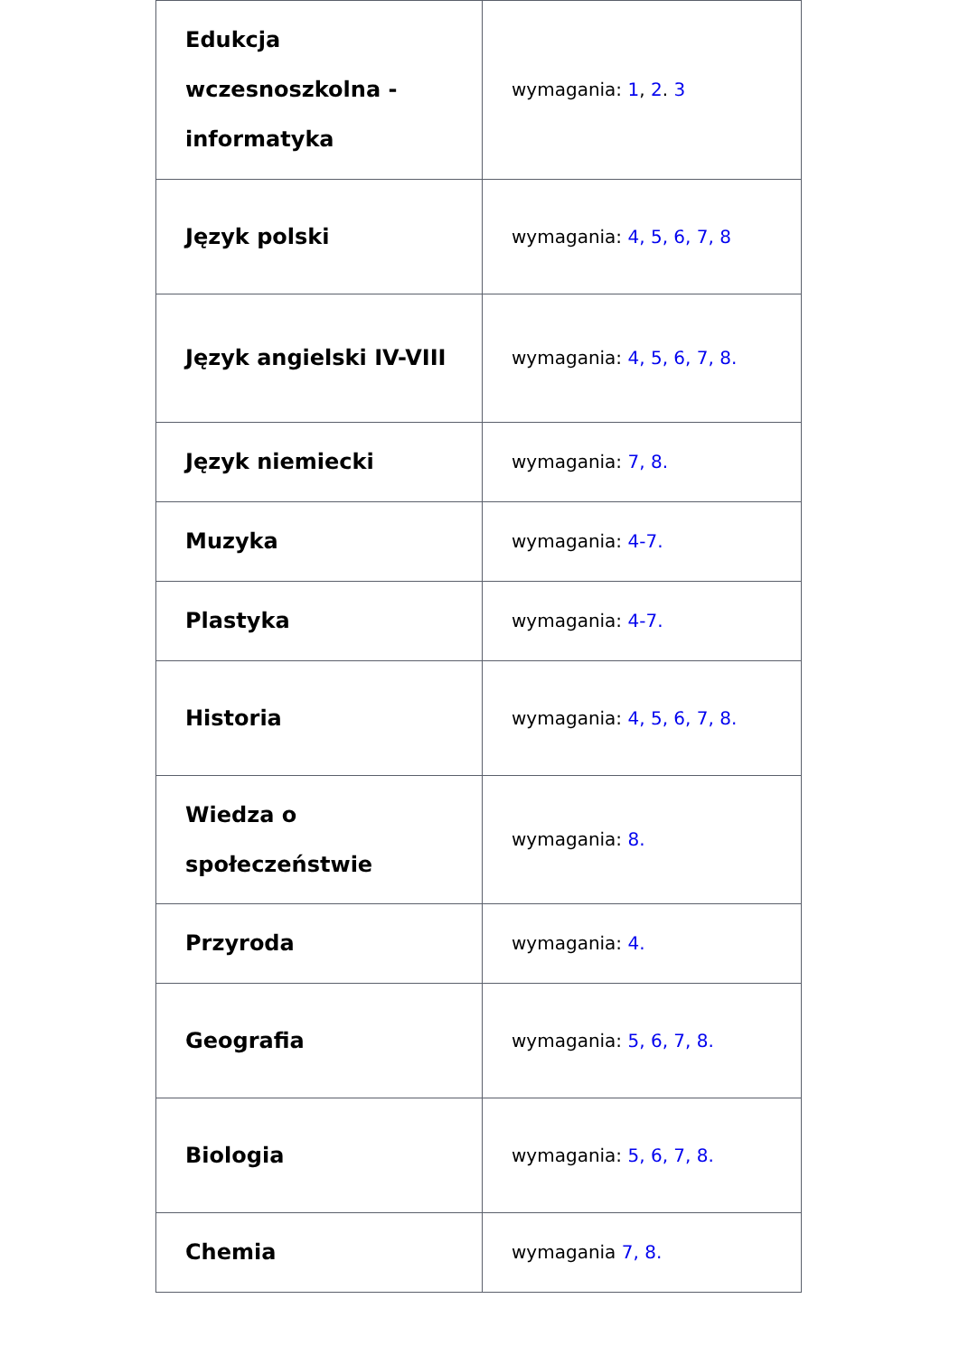| Edukcja wczesnoszkolna - informatyka | wymagania: 1 , 2 . 3 |
| Język polski | wymagania: 4, 5, 6, 7, 8 |
| Język angielski IV-VIII | wymagania: 4, 5, 6, 7, 8. |
| Język niemiecki | wymagania: 7, 8. |
| Muzyka | wymagania: 4-7. |
| Plastyka | wymagania: 4-7. |
| Historia | wymagania: 4, 5, 6, 7, 8. |
| Wiedza o społeczeństwie | wymagania: 8. |
| Przyroda | wymagania: 4. |
| Geografia | wymagania: 5, 6, 7, 8. |
| Biologia | wymagania: 5, 6, 7, 8. |
| Chemia | wymagania 7, 8. |